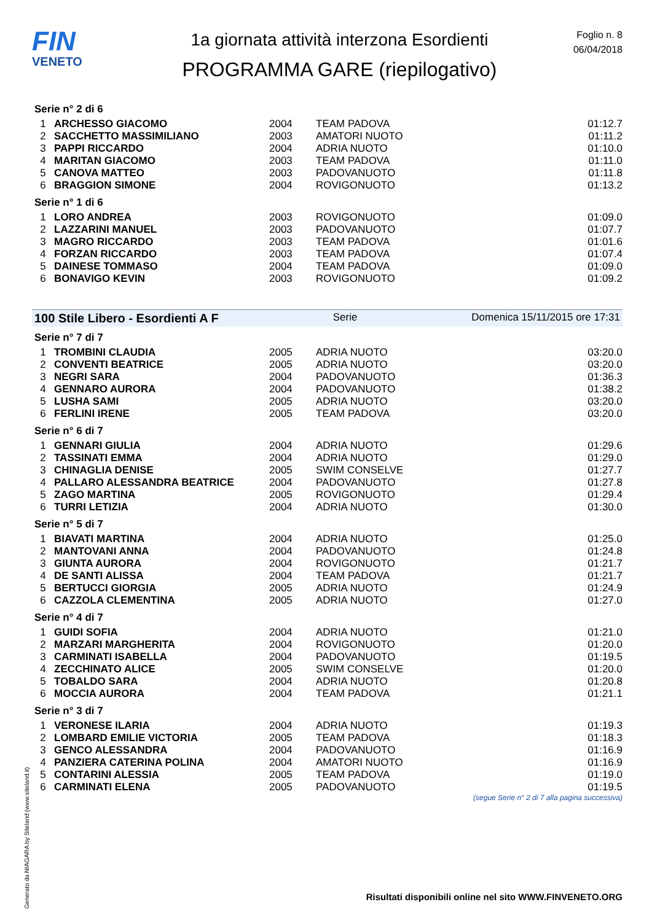FIN
VENETO
1a giornata attività interzona Esordienti
PROGRAMMA GARE (riepilogativo)
Foglio n. 8
06/04/2018
Serie n° 2 di 6
| 1 | ARCHESSO GIACOMO | 2004 | TEAM PADOVA | 01:12.7 |
| 2 | SACCHETTO MASSIMILIANO | 2003 | AMATORI NUOTO | 01:11.2 |
| 3 | PAPPI RICCARDO | 2004 | ADRIA NUOTO | 01:10.0 |
| 4 | MARITAN GIACOMO | 2003 | TEAM PADOVA | 01:11.0 |
| 5 | CANOVA MATTEO | 2003 | PADOVANUOTO | 01:11.8 |
| 6 | BRAGGION SIMONE | 2004 | ROVIGONUOTO | 01:13.2 |
Serie n° 1 di 6
| 1 | LORO ANDREA | 2003 | ROVIGONUOTO | 01:09.0 |
| 2 | LAZZARINI MANUEL | 2003 | PADOVANUOTO | 01:07.7 |
| 3 | MAGRO RICCARDO | 2003 | TEAM PADOVA | 01:01.6 |
| 4 | FORZAN RICCARDO | 2003 | TEAM PADOVA | 01:07.4 |
| 5 | DAINESE TOMMASO | 2004 | TEAM PADOVA | 01:09.0 |
| 6 | BONAVIGO KEVIN | 2003 | ROVIGONUOTO | 01:09.2 |
100 Stile Libero - Esordienti A F Serie Domenica 15/11/2015 ore 17:31
Serie n° 7 di 7
| 1 | TROMBINI CLAUDIA | 2005 | ADRIA NUOTO | 03:20.0 |
| 2 | CONVENTI BEATRICE | 2005 | ADRIA NUOTO | 03:20.0 |
| 3 | NEGRI SARA | 2004 | PADOVANUOTO | 01:36.3 |
| 4 | GENNARO AURORA | 2004 | PADOVANUOTO | 01:38.2 |
| 5 | LUSHA SAMI | 2005 | ADRIA NUOTO | 03:20.0 |
| 6 | FERLINI IRENE | 2005 | TEAM PADOVA | 03:20.0 |
Serie n° 6 di 7
| 1 | GENNARI GIULIA | 2004 | ADRIA NUOTO | 01:29.6 |
| 2 | TASSINATI EMMA | 2004 | ADRIA NUOTO | 01:29.0 |
| 3 | CHINAGLIA DENISE | 2005 | SWIM CONSELVE | 01:27.7 |
| 4 | PALLARO ALESSANDRA BEATRICE | 2004 | PADOVANUOTO | 01:27.8 |
| 5 | ZAGO MARTINA | 2005 | ROVIGONUOTO | 01:29.4 |
| 6 | TURRI LETIZIA | 2004 | ADRIA NUOTO | 01:30.0 |
Serie n° 5 di 7
| 1 | BIAVATI MARTINA | 2004 | ADRIA NUOTO | 01:25.0 |
| 2 | MANTOVANI ANNA | 2004 | PADOVANUOTO | 01:24.8 |
| 3 | GIUNTA AURORA | 2004 | ROVIGONUOTO | 01:21.7 |
| 4 | DE SANTI ALISSA | 2004 | TEAM PADOVA | 01:21.7 |
| 5 | BERTUCCI GIORGIA | 2005 | ADRIA NUOTO | 01:24.9 |
| 6 | CAZZOLA CLEMENTINA | 2005 | ADRIA NUOTO | 01:27.0 |
Serie n° 4 di 7
| 1 | GUIDI SOFIA | 2004 | ADRIA NUOTO | 01:21.0 |
| 2 | MARZARI MARGHERITA | 2004 | ROVIGONUOTO | 01:20.0 |
| 3 | CARMINATI ISABELLA | 2004 | PADOVANUOTO | 01:19.5 |
| 4 | ZECCHINATO ALICE | 2005 | SWIM CONSELVE | 01:20.0 |
| 5 | TOBALDO SARA | 2004 | ADRIA NUOTO | 01:20.8 |
| 6 | MOCCIA AURORA | 2004 | TEAM PADOVA | 01:21.1 |
Serie n° 3 di 7
| 1 | VERONESE ILARIA | 2004 | ADRIA NUOTO | 01:19.3 |
| 2 | LOMBARD EMILIE VICTORIA | 2005 | TEAM PADOVA | 01:18.3 |
| 3 | GENCO ALESSANDRA | 2004 | PADOVANUOTO | 01:16.9 |
| 4 | PANZIERA CATERINA POLINA | 2004 | AMATORI NUOTO | 01:16.9 |
| 5 | CONTARINI ALESSIA | 2005 | TEAM PADOVA | 01:19.0 |
| 6 | CARMINATI ELENA | 2005 | PADOVANUOTO | 01:19.5 |
(segue Serie n° 2 di 7 alla pagina successiva)
Generato da NIAGARA by Siteland (www.siteland.it)
Risultati disponibili online nel sito WWW.FINVENETO.ORG